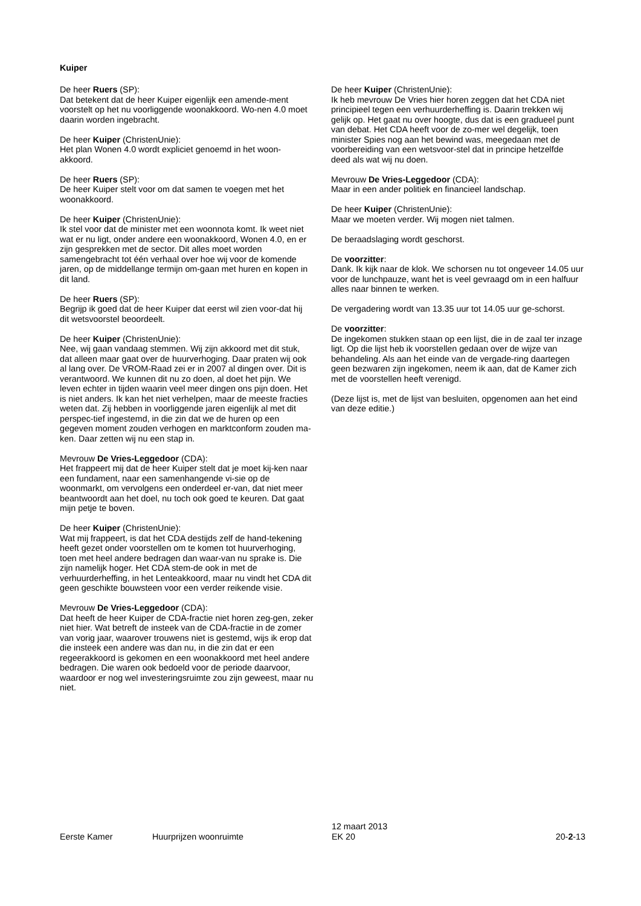Kuiper
De heer Ruers (SP):
Dat betekent dat de heer Kuiper eigenlijk een amende-ment voorstelt op het nu voorliggende woonakkoord. Wo-nen 4.0 moet daarin worden ingebracht.
De heer Kuiper (ChristenUnie):
Het plan Wonen 4.0 wordt expliciet genoemd in het woon-akkoord.
De heer Ruers (SP):
De heer Kuiper stelt voor om dat samen te voegen met het woonakkoord.
De heer Kuiper (ChristenUnie):
Ik stel voor dat de minister met een woonnota komt. Ik weet niet wat er nu ligt, onder andere een woonakkoord, Wonen 4.0, en er zijn gesprekken met de sector. Dit alles moet worden samengebracht tot één verhaal over hoe wij voor de komende jaren, op de middellange termijn om-gaan met huren en kopen in dit land.
De heer Ruers (SP):
Begrijp ik goed dat de heer Kuiper dat eerst wil zien voor-dat hij dit wetsvoorstel beoordeelt.
De heer Kuiper (ChristenUnie):
Nee, wij gaan vandaag stemmen. Wij zijn akkoord met dit stuk, dat alleen maar gaat over de huurverhoging. Daar praten wij ook al lang over. De VROM-Raad zei er in 2007 al dingen over. Dit is verantwoord. We kunnen dit nu zo doen, al doet het pijn. We leven echter in tijden waarin veel meer dingen ons pijn doen. Het is niet anders. Ik kan het niet verhelpen, maar de meeste fracties weten dat. Zij hebben in voorliggende jaren eigenlijk al met dit perspec-tief ingestemd, in die zin dat we de huren op een gegeven moment zouden verhogen en marktconform zouden ma-ken. Daar zetten wij nu een stap in.
Mevrouw De Vries-Leggedoor (CDA):
Het frappeert mij dat de heer Kuiper stelt dat je moet kij-ken naar een fundament, naar een samenhangende vi-sie op de woonmarkt, om vervolgens een onderdeel er-van, dat niet meer beantwoordt aan het doel, nu toch ook goed te keuren. Dat gaat mijn petje te boven.
De heer Kuiper (ChristenUnie):
Wat mij frappeert, is dat het CDA destijds zelf de hand-tekening heeft gezet onder voorstellen om te komen tot huurverhoging, toen met heel andere bedragen dan waar-van nu sprake is. Die zijn namelijk hoger. Het CDA stem-de ook in met de verhuurderheffing, in het Lenteakkoord, maar nu vindt het CDA dit geen geschikte bouwsteen voor een verder reikende visie.
Mevrouw De Vries-Leggedoor (CDA):
Dat heeft de heer Kuiper de CDA-fractie niet horen zeg-gen, zeker niet hier. Wat betreft de insteek van de CDA-fractie in de zomer van vorig jaar, waarover trouwens niet is gestemd, wijs ik erop dat die insteek een andere was dan nu, in die zin dat er een regeerakkoord is gekomen en een woonakkoord met heel andere bedragen. Die waren ook bedoeld voor de periode daarvoor, waardoor er nog wel investeringsruimte zou zijn geweest, maar nu niet.
De heer Kuiper (ChristenUnie):
Ik heb mevrouw De Vries hier horen zeggen dat het CDA niet principieel tegen een verhuurderheffing is. Daarin trekken wij gelijk op. Het gaat nu over hoogte, dus dat is een gradueel punt van debat. Het CDA heeft voor de zo-mer wel degelijk, toen minister Spies nog aan het bewind was, meegedaan met de voorbereiding van een wetsvoor-stel dat in principe hetzelfde deed als wat wij nu doen.
Mevrouw De Vries-Leggedoor (CDA):
Maar in een ander politiek en financieel landschap.
De heer Kuiper (ChristenUnie):
Maar we moeten verder. Wij mogen niet talmen.
De beraadslaging wordt geschorst.
De voorzitter:
Dank. Ik kijk naar de klok. We schorsen nu tot ongeveer 14.05 uur voor de lunchpauze, want het is veel gevraagd om in een halfuur alles naar binnen te werken.
De vergadering wordt van 13.35 uur tot 14.05 uur ge-schorst.
De voorzitter:
De ingekomen stukken staan op een lijst, die in de zaal ter inzage ligt. Op die lijst heb ik voorstellen gedaan over de wijze van behandeling. Als aan het einde van de vergade-ring daartegen geen bezwaren zijn ingekomen, neem ik aan, dat de Kamer zich met de voorstellen heeft verenigd.
(Deze lijst is, met de lijst van besluiten, opgenomen aan het eind van deze editie.)
Eerste Kamer
Huurprijzen woonruimte
12 maart 2013
EK 20
20-2-13